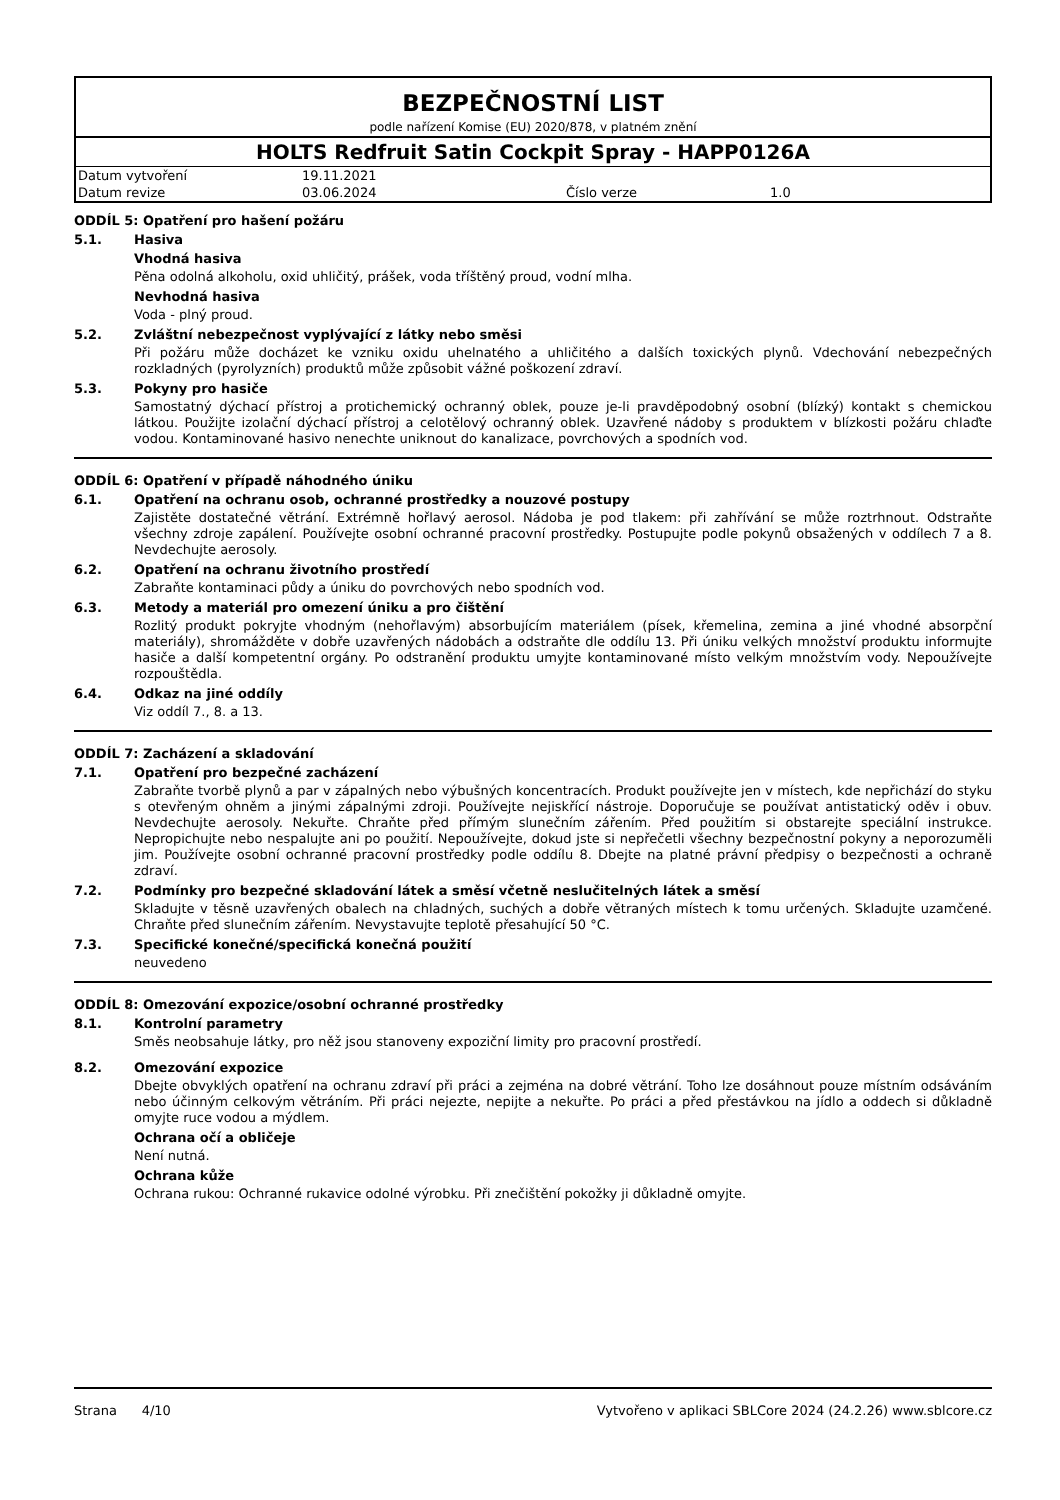BEZPEČNOSTNÍ LIST
podle nařízení Komise (EU) 2020/878, v platném znění
HOLTS Redfruit Satin Cockpit Spray - HAPP0126A
| Datum vytvoření | 19.11.2021 | | |
| Datum revize | 03.06.2024 | Číslo verze | 1.0 |
ODDÍL 5: Opatření pro hašení požáru
5.1. Hasiva
Vhodná hasiva
Pěna odolná alkoholu, oxid uhličitý, prášek, voda tříštěný proud, vodní mlha.
Nevhodná hasiva
Voda - plný proud.
5.2. Zvláštní nebezpečnost vyplývající z látky nebo směsi
Při požáru může docházet ke vzniku oxidu uhelnatého a uhličitého a dalších toxických plynů. Vdechování nebezpečných rozkladných (pyrolyzních) produktů může způsobit vážné poškození zdraví.
5.3. Pokyny pro hasiče
Samostatný dýchací přístroj a protichemický ochranný oblek, pouze je-li pravděpodobný osobní (blízký) kontakt s chemickou látkou. Použijte izolační dýchací přístroj a celotělový ochranný oblek. Uzavřené nádoby s produktem v blízkosti požáru chlaďte vodou. Kontaminované hasivo nenechte uniknout do kanalizace, povrchových a spodních vod.
ODDÍL 6: Opatření v případě náhodného úniku
6.1. Opatření na ochranu osob, ochranné prostředky a nouzové postupy
Zajistěte dostatečné větrání. Extrémně hořlavý aerosol. Nádoba je pod tlakem: při zahřívání se může roztrhnout. Odstraňte všechny zdroje zapálení. Používejte osobní ochranné pracovní prostředky. Postupujte podle pokynů obsažených v oddílech 7 a 8. Nevdechujte aerosoly.
6.2. Opatření na ochranu životního prostředí
Zabraňte kontaminaci půdy a úniku do povrchových nebo spodních vod.
6.3. Metody a materiál pro omezení úniku a pro čištění
Rozlitý produkt pokryjte vhodným (nehořlavým) absorbujícím materiálem (písek, křemelina, zemina a jiné vhodné absorpční materiály), shromážděte v dobře uzavřených nádobách a odstraňte dle oddílu 13. Při úniku velkých množství produktu informujte hasiče a další kompetentní orgány. Po odstranění produktu umyjte kontaminované místo velkým množstvím vody. Nepoužívejte rozpouštědla.
6.4. Odkaz na jiné oddíly
Viz oddíl 7., 8. a 13.
ODDÍL 7: Zacházení a skladování
7.1. Opatření pro bezpečné zacházení
Zabraňte tvorbě plynů a par v zápalných nebo výbušných koncentracích. Produkt používejte jen v místech, kde nepřichází do styku s otevřeným ohněm a jinými zápalnými zdroji. Používejte nejiskřící nástroje. Doporučuje se používat antistatický oděv i obuv. Nevdechujte aerosoly. Nekuřte. Chraňte před přímým slunečním zářením. Před použitím si obstarejte speciální instrukce. Nepropichujte nebo nespalujte ani po použití. Nepoužívejte, dokud jste si nepřečetli všechny bezpečnostní pokyny a neporozuměli jim. Používejte osobní ochranné pracovní prostředky podle oddílu 8. Dbejte na platné právní předpisy o bezpečnosti a ochraně zdraví.
7.2. Podmínky pro bezpečné skladování látek a směsí včetně neslučitelných látek a směsí
Skladujte v těsně uzavřených obalech na chladných, suchých a dobře větraných místech k tomu určených. Skladujte uzamčené. Chraňte před slunečním zářením. Nevystavujte teplotě přesahující 50 °C.
7.3. Specifické konečné/specifická konečná použití
neuvedeno
ODDÍL 8: Omezování expozice/osobní ochranné prostředky
8.1. Kontrolní parametry
Směs neobsahuje látky, pro něž jsou stanoveny expoziční limity pro pracovní prostředí.
8.2. Omezování expozice
Dbejte obvyklých opatření na ochranu zdraví při práci a zejména na dobré větrání. Toho lze dosáhnout pouze místním odsáváním nebo účinným celkovým větráním. Při práci nejezte, nepijte a nekuřte. Po práci a před přestávkou na jídlo a oddech si důkladně omyjte ruce vodou a mýdlem.
Ochrana očí a obličeje
Není nutná.
Ochrana kůže
Ochrana rukou: Ochranné rukavice odolné výrobku. Při znečištění pokožky ji důkladně omyjte.
Strana 4/10 Vytvořeno v aplikaci SBLCore 2024 (24.2.26) www.sblcore.cz